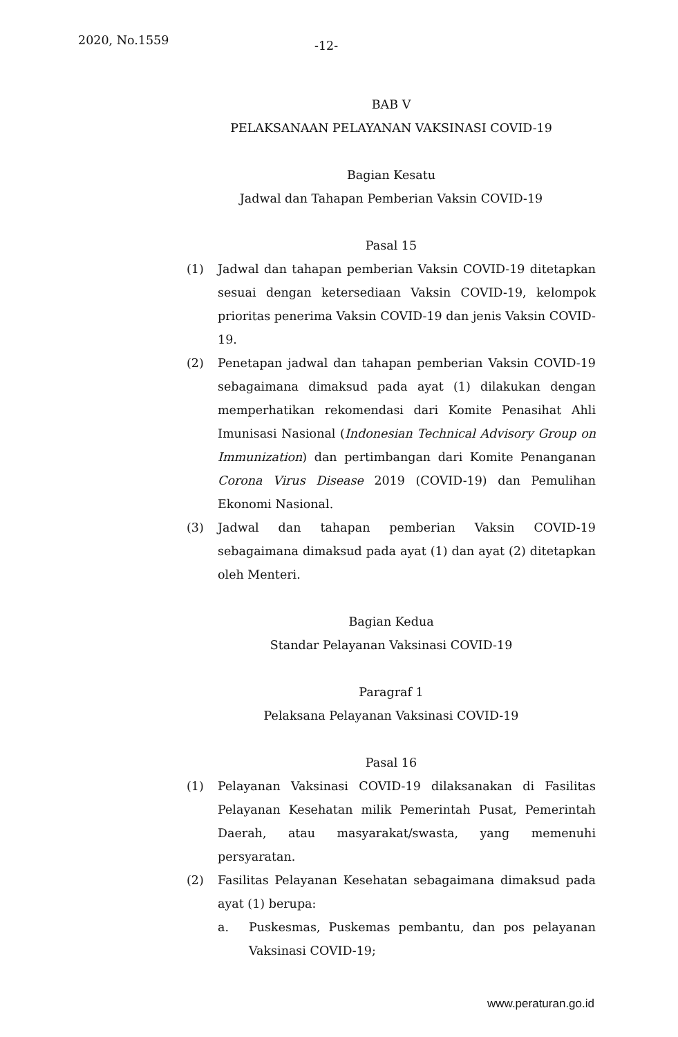2020, No.1559 -12-
BAB V
PELAKSANAAN PELAYANAN VAKSINASI COVID-19
Bagian Kesatu
Jadwal dan Tahapan Pemberian Vaksin COVID-19
Pasal 15
(1) Jadwal dan tahapan pemberian Vaksin COVID-19 ditetapkan sesuai dengan ketersediaan Vaksin COVID-19, kelompok prioritas penerima Vaksin COVID-19 dan jenis Vaksin COVID-19.
(2) Penetapan jadwal dan tahapan pemberian Vaksin COVID-19 sebagaimana dimaksud pada ayat (1) dilakukan dengan memperhatikan rekomendasi dari Komite Penasihat Ahli Imunisasi Nasional (Indonesian Technical Advisory Group on Immunization) dan pertimbangan dari Komite Penanganan Corona Virus Disease 2019 (COVID-19) dan Pemulihan Ekonomi Nasional.
(3) Jadwal dan tahapan pemberian Vaksin COVID-19 sebagaimana dimaksud pada ayat (1) dan ayat (2) ditetapkan oleh Menteri.
Bagian Kedua
Standar Pelayanan Vaksinasi COVID-19
Paragraf 1
Pelaksana Pelayanan Vaksinasi COVID-19
Pasal 16
(1) Pelayanan Vaksinasi COVID-19 dilaksanakan di Fasilitas Pelayanan Kesehatan milik Pemerintah Pusat, Pemerintah Daerah, atau masyarakat/swasta, yang memenuhi persyaratan.
(2) Fasilitas Pelayanan Kesehatan sebagaimana dimaksud pada ayat (1) berupa:
a. Puskesmas, Puskemas pembantu, dan pos pelayanan Vaksinasi COVID-19;
www.peraturan.go.id